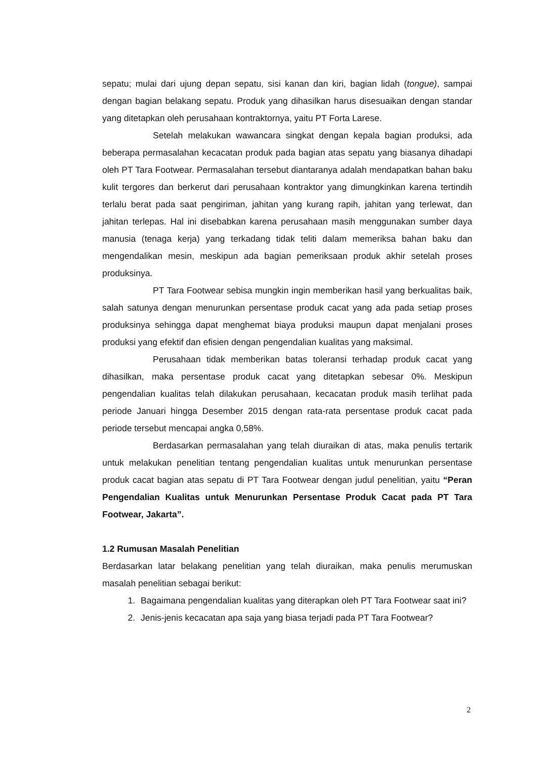sepatu; mulai dari ujung depan sepatu, sisi kanan dan kiri, bagian lidah (tongue), sampai dengan bagian belakang sepatu. Produk yang dihasilkan harus disesuaikan dengan standar yang ditetapkan oleh perusahaan kontraktornya, yaitu PT Forta Larese.
Setelah melakukan wawancara singkat dengan kepala bagian produksi, ada beberapa permasalahan kecacatan produk pada bagian atas sepatu yang biasanya dihadapi oleh PT Tara Footwear. Permasalahan tersebut diantaranya adalah mendapatkan bahan baku kulit tergores dan berkerut dari perusahaan kontraktor yang dimungkinkan karena tertindih terlalu berat pada saat pengiriman, jahitan yang kurang rapih, jahitan yang terlewat, dan jahitan terlepas. Hal ini disebabkan karena perusahaan masih menggunakan sumber daya manusia (tenaga kerja) yang terkadang tidak teliti dalam memeriksa bahan baku dan mengendalikan mesin, meskipun ada bagian pemeriksaan produk akhir setelah proses produksinya.
PT Tara Footwear sebisa mungkin ingin memberikan hasil yang berkualitas baik, salah satunya dengan menurunkan persentase produk cacat yang ada pada setiap proses produksinya sehingga dapat menghemat biaya produksi maupun dapat menjalani proses produksi yang efektif dan efisien dengan pengendalian kualitas yang maksimal.
Perusahaan tidak memberikan batas toleransi terhadap produk cacat yang dihasilkan, maka persentase produk cacat yang ditetapkan sebesar 0%. Meskipun pengendalian kualitas telah dilakukan perusahaan, kecacatan produk masih terlihat pada periode Januari hingga Desember 2015 dengan rata-rata persentase produk cacat pada periode tersebut mencapai angka 0,58%.
Berdasarkan permasalahan yang telah diuraikan di atas, maka penulis tertarik untuk melakukan penelitian tentang pengendalian kualitas untuk menurunkan persentase produk cacat bagian atas sepatu di PT Tara Footwear dengan judul penelitian, yaitu “Peran Pengendalian Kualitas untuk Menurunkan Persentase Produk Cacat pada PT Tara Footwear, Jakarta”.
1.2 Rumusan Masalah Penelitian
Berdasarkan latar belakang penelitian yang telah diuraikan, maka penulis merumuskan masalah penelitian sebagai berikut:
1. Bagaimana pengendalian kualitas yang diterapkan oleh PT Tara Footwear saat ini?
2. Jenis-jenis kecacatan apa saja yang biasa terjadi pada PT Tara Footwear?
2